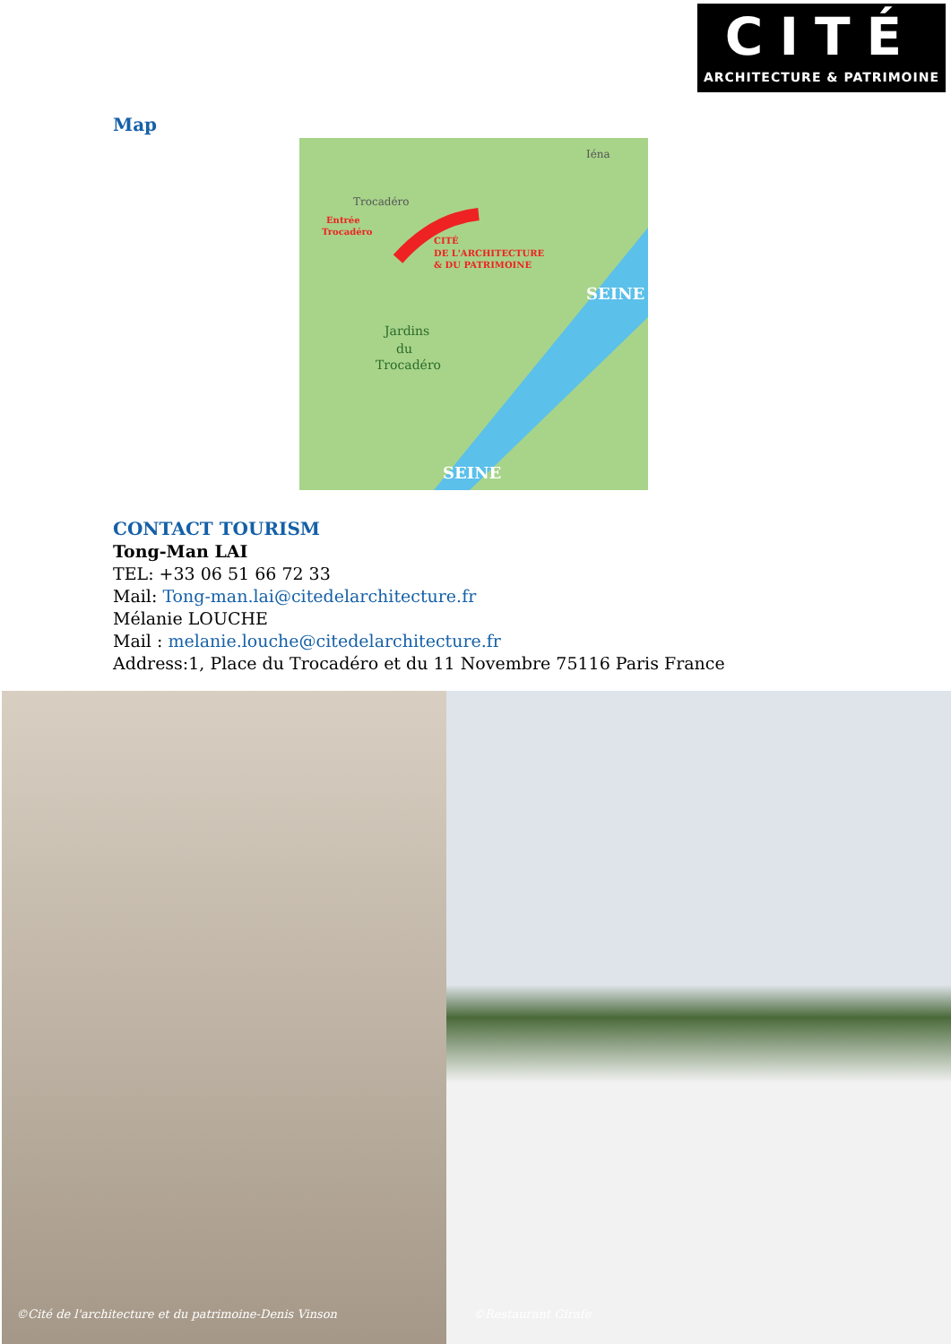CITÉ
ARCHITECTURE & PATRIMOINE
Map
Trocadéro
Iéna
Entrée
Trocadéro
CITÉ
DE L'ARCHITECTURE
& DU PATRIMOINE
Jardins
du
Trocadéro
SEINE
SEINE
CONTACT TOURISM
Tong-Man LAI
TEL: +33 06 51 66 72 33
Mail: Tong-man.lai@citedelarchitecture.fr
Mélanie LOUCHE
Mail : melanie.louche@citedelarchitecture.fr
Address:1, Place du Trocadéro et du 11 Novembre 75116 Paris France
©Cité de l'architecture et du patrimoine-Denis Vinson
©Restaurant Girafe